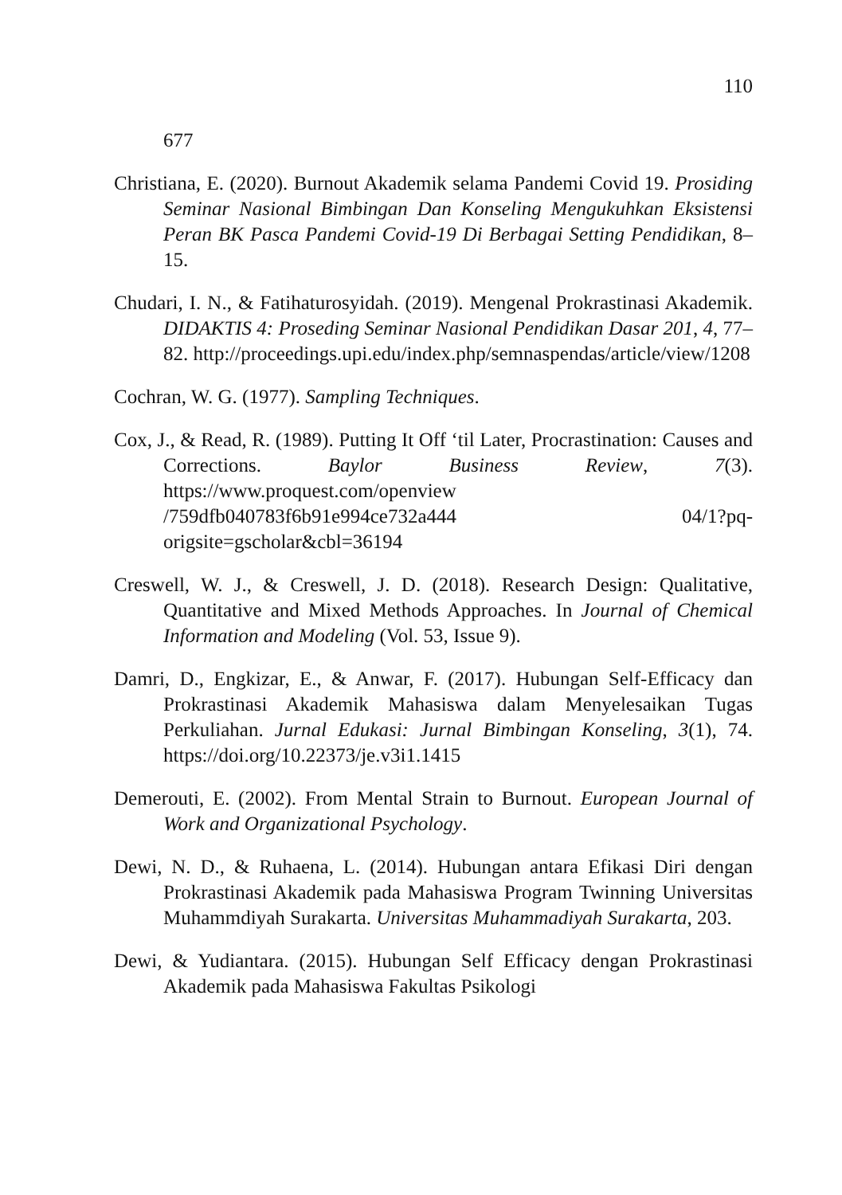110
677
Christiana, E. (2020). Burnout Akademik selama Pandemi Covid 19. Prosiding Seminar Nasional Bimbingan Dan Konseling Mengukuhkan Eksistensi Peran BK Pasca Pandemi Covid-19 Di Berbagai Setting Pendidikan, 8–15.
Chudari, I. N., & Fatihaturosyidah. (2019). Mengenal Prokrastinasi Akademik. DIDAKTIS 4: Proseding Seminar Nasional Pendidikan Dasar 201, 4, 77–82. http://proceedings.upi.edu/index.php/semnaspendas/article/view/1208
Cochran, W. G. (1977). Sampling Techniques.
Cox, J., & Read, R. (1989). Putting It Off ‘til Later, Procrastination: Causes and Corrections. Baylor Business Review, 7(3). https://www.proquest.com/openview /759dfb040783f6b91e994ce732a444 04/1?pq-origsite=gscholar&cbl=36194
Creswell, W. J., & Creswell, J. D. (2018). Research Design: Qualitative, Quantitative and Mixed Methods Approaches. In Journal of Chemical Information and Modeling (Vol. 53, Issue 9).
Damri, D., Engkizar, E., & Anwar, F. (2017). Hubungan Self-Efficacy dan Prokrastinasi Akademik Mahasiswa dalam Menyelesaikan Tugas Perkuliahan. Jurnal Edukasi: Jurnal Bimbingan Konseling, 3(1), 74. https://doi.org/10.22373/je.v3i1.1415
Demerouti, E. (2002). From Mental Strain to Burnout. European Journal of Work and Organizational Psychology.
Dewi, N. D., & Ruhaena, L. (2014). Hubungan antara Efikasi Diri dengan Prokrastinasi Akademik pada Mahasiswa Program Twinning Universitas Muhammdiyah Surakarta. Universitas Muhammadiyah Surakarta, 203.
Dewi, & Yudiantara. (2015). Hubungan Self Efficacy dengan Prokrastinasi Akademik pada Mahasiswa Fakultas Psikologi